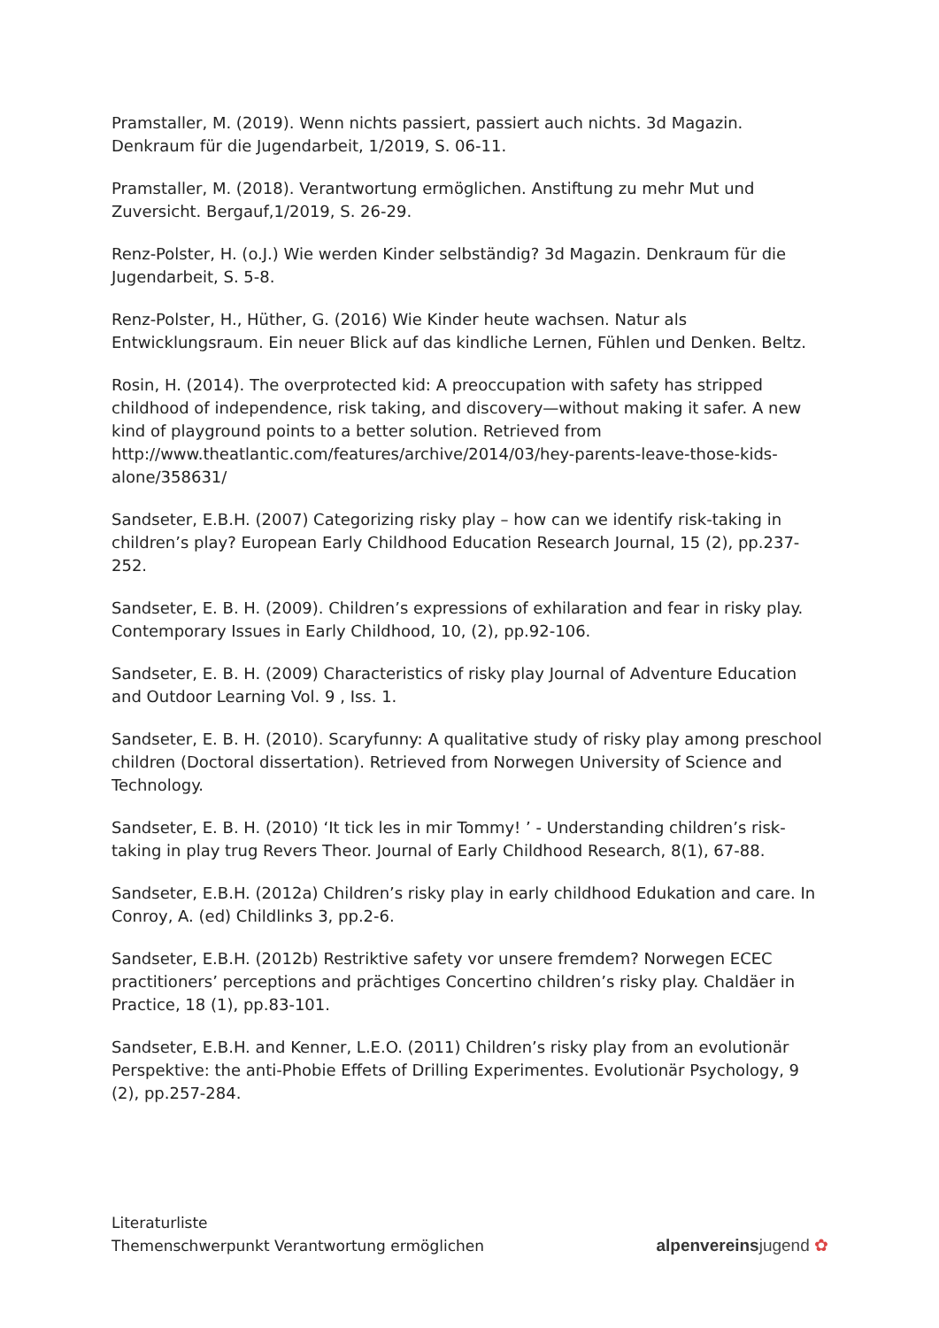Pramstaller, M. (2019). Wenn nichts passiert, passiert auch nichts. 3d Magazin. Denkraum für die Jugendarbeit, 1/2019, S. 06-11.
Pramstaller, M. (2018). Verantwortung ermöglichen. Anstiftung zu mehr Mut und Zuversicht. Bergauf,1/2019, S. 26-29.
Renz-Polster, H. (o.J.) Wie werden Kinder selbständig? 3d Magazin. Denkraum für die Jugendarbeit, S. 5-8.
Renz-Polster, H., Hüther, G. (2016) Wie Kinder heute wachsen. Natur als Entwicklungsraum. Ein neuer Blick auf das kindliche Lernen, Fühlen und Denken. Beltz.
Rosin, H. (2014). The overprotected kid: A preoccupation with safety has stripped childhood of independence, risk taking, and discovery—without making it safer. A new kind of playground points to a better solution. Retrieved from http://www.theatlantic.com/features/archive/2014/03/hey-parents-leave-those-kids-alone/358631/
Sandseter, E.B.H. (2007) Categorizing risky play – how can we identify risk-taking in children’s play? European Early Childhood Education Research Journal, 15 (2), pp.237-252.
Sandseter, E. B. H. (2009). Children’s expressions of exhilaration and fear in risky play. Contemporary Issues in Early Childhood, 10, (2), pp.92-106.
Sandseter, E. B. H. (2009) Characteristics of risky play Journal of Adventure Education and Outdoor Learning Vol. 9 , Iss. 1.
Sandseter, E. B. H. (2010). Scaryfunny: A qualitative study of risky play among preschool children (Doctoral dissertation). Retrieved from Norwegen University of Science and Technology.
Sandseter, E. B. H. (2010) ‘It tick les in mir Tommy! ’ - Understanding children’s risk-taking in play trug Revers Theor. Journal of Early Childhood Research, 8(1), 67-88.
Sandseter, E.B.H. (2012a) Children’s risky play in early childhood Edukation and care. In Conroy, A. (ed) Childlinks 3, pp.2-6.
Sandseter, E.B.H. (2012b) Restriktive safety vor unsere fremdem? Norwegen ECEC practitioners’ perceptions and prächtiges Concertino children’s risky play. Chaldäer in Practice, 18 (1), pp.83-101.
Sandseter, E.B.H. and Kenner, L.E.O. (2011) Children’s risky play from an evolutionär Perspektive: the anti-Phobie Effets of Drilling Experimentes. Evolutionär Psychology, 9 (2), pp.257-284.
Literaturliste
Themenschwerpunkt Verantwortung ermöglichen
alpenvereinsjugend ✿